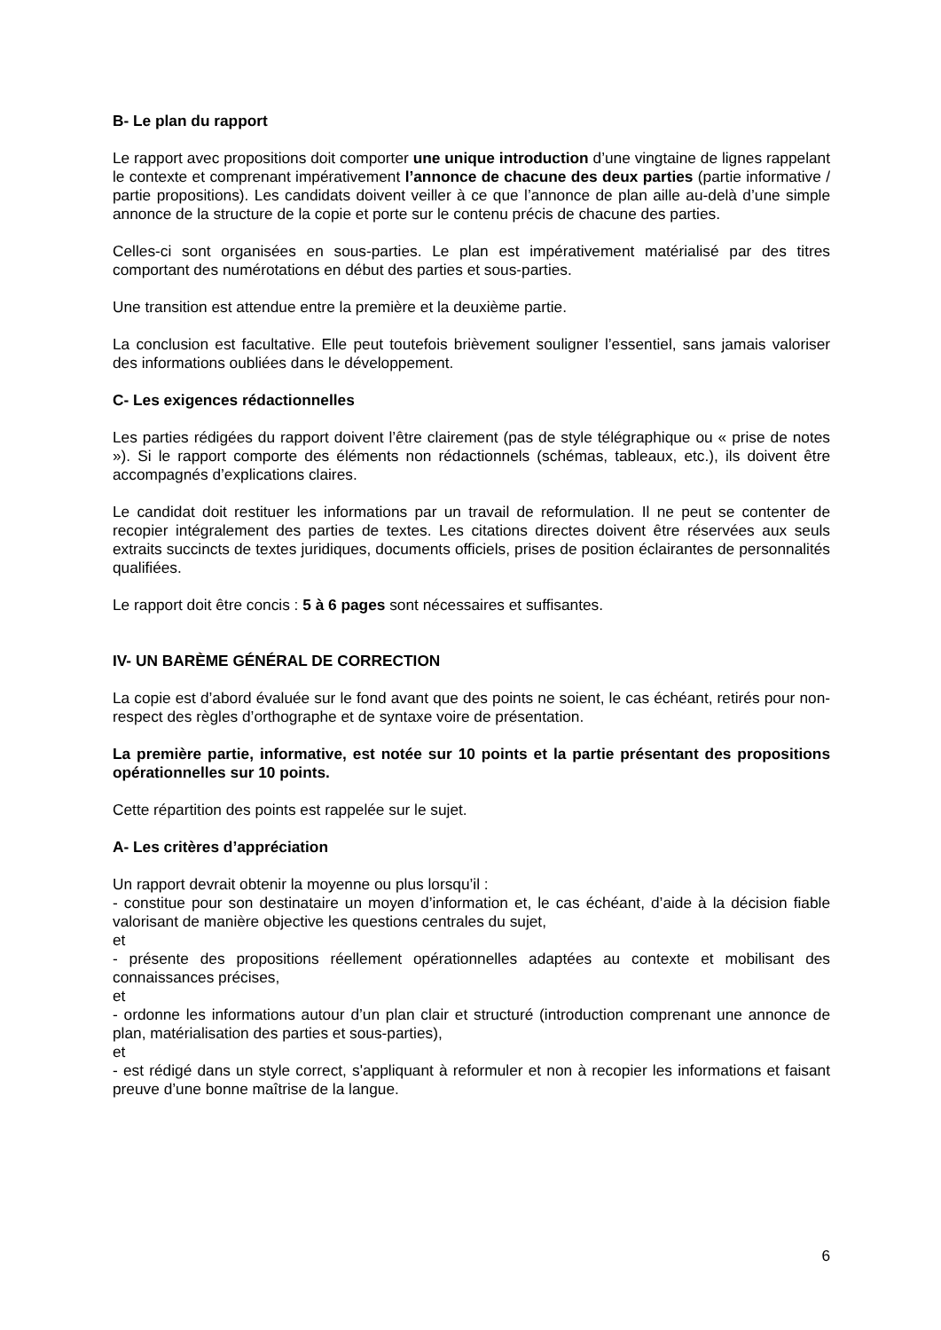B- Le plan du rapport
Le rapport avec propositions doit comporter une unique introduction d’une vingtaine de lignes rappelant le contexte et comprenant impérativement l’annonce de chacune des deux parties (partie informative / partie propositions). Les candidats doivent veiller à ce que l’annonce de plan aille au-delà d’une simple annonce de la structure de la copie et porte sur le contenu précis de chacune des parties.
Celles-ci sont organisées en sous-parties. Le plan est impérativement matérialisé par des titres comportant des numérotations en début des parties et sous-parties.
Une transition est attendue entre la première et la deuxième partie.
La conclusion est facultative. Elle peut toutefois brièvement souligner l’essentiel, sans jamais valoriser des informations oubliées dans le développement.
C- Les exigences rédactionnelles
Les parties rédigées du rapport doivent l’être clairement (pas de style télégraphique ou « prise de notes »). Si le rapport comporte des éléments non rédactionnels (schémas, tableaux, etc.), ils doivent être accompagnés d’explications claires.
Le candidat doit restituer les informations par un travail de reformulation. Il ne peut se contenter de recopier intégralement des parties de textes. Les citations directes doivent être réservées aux seuls extraits succincts de textes juridiques, documents officiels, prises de position éclairantes de personnalités qualifiées.
Le rapport doit être concis : 5 à 6 pages sont nécessaires et suffisantes.
IV- UN BARÈME GÉNÉRAL DE CORRECTION
La copie est d’abord évaluée sur le fond avant que des points ne soient, le cas échéant, retirés pour non-respect des règles d’orthographe et de syntaxe voire de présentation.
La première partie, informative, est notée sur 10 points et la partie présentant des propositions opérationnelles sur 10 points.
Cette répartition des points est rappelée sur le sujet.
A- Les critères d’appréciation
Un rapport devrait obtenir la moyenne ou plus lorsqu’il :
- constitue pour son destinataire un moyen d’information et, le cas échéant, d’aide à la décision fiable valorisant de manière objective les questions centrales du sujet,
et
- présente des propositions réellement opérationnelles adaptées au contexte et mobilisant des connaissances précises,
et
- ordonne les informations autour d’un plan clair et structuré (introduction comprenant une annonce de plan, matérialisation des parties et sous-parties),
et
- est rédigé dans un style correct, s'appliquant à reformuler et non à recopier les informations et faisant preuve d’une bonne maîtrise de la langue.
6